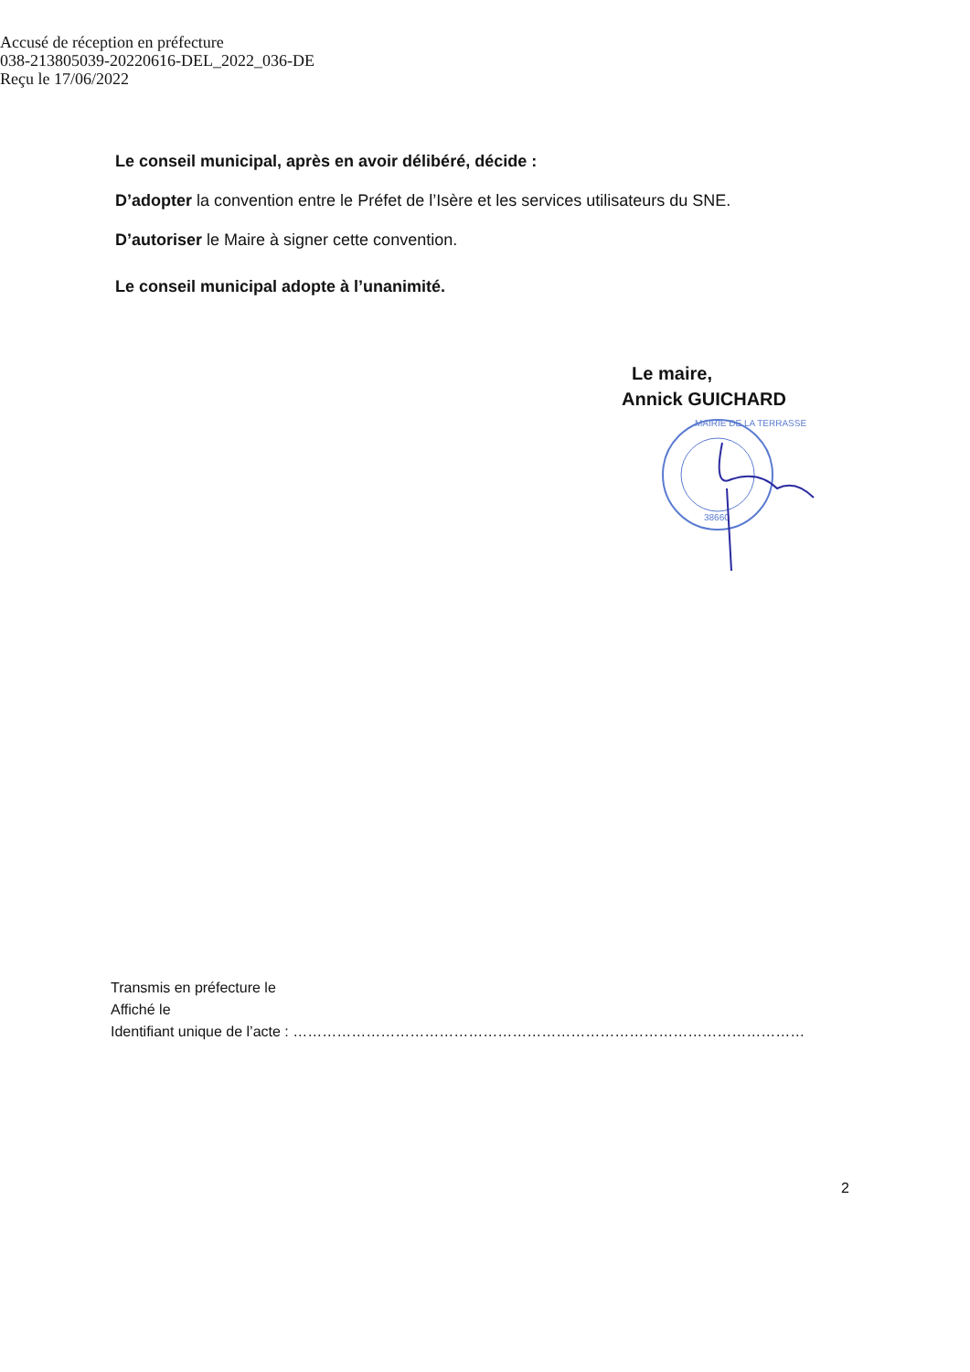Accusé de réception en préfecture
038-213805039-20220616-DEL_2022_036-DE
Reçu le 17/06/2022
Le conseil municipal, après en avoir délibéré, décide :
D’adopter la convention entre le Préfet de l’Isère et les services utilisateurs du SNE.
D’autoriser le Maire à signer cette convention.
Le conseil municipal adopte à l’unanimité.
Le maire,
Annick GUICHARD
MAIRIE DE LA TERRASSE
38660
Transmis en préfecture le
Affiché le
Identifiant unique de l’acte : ……………………………………………………………………………………………
2